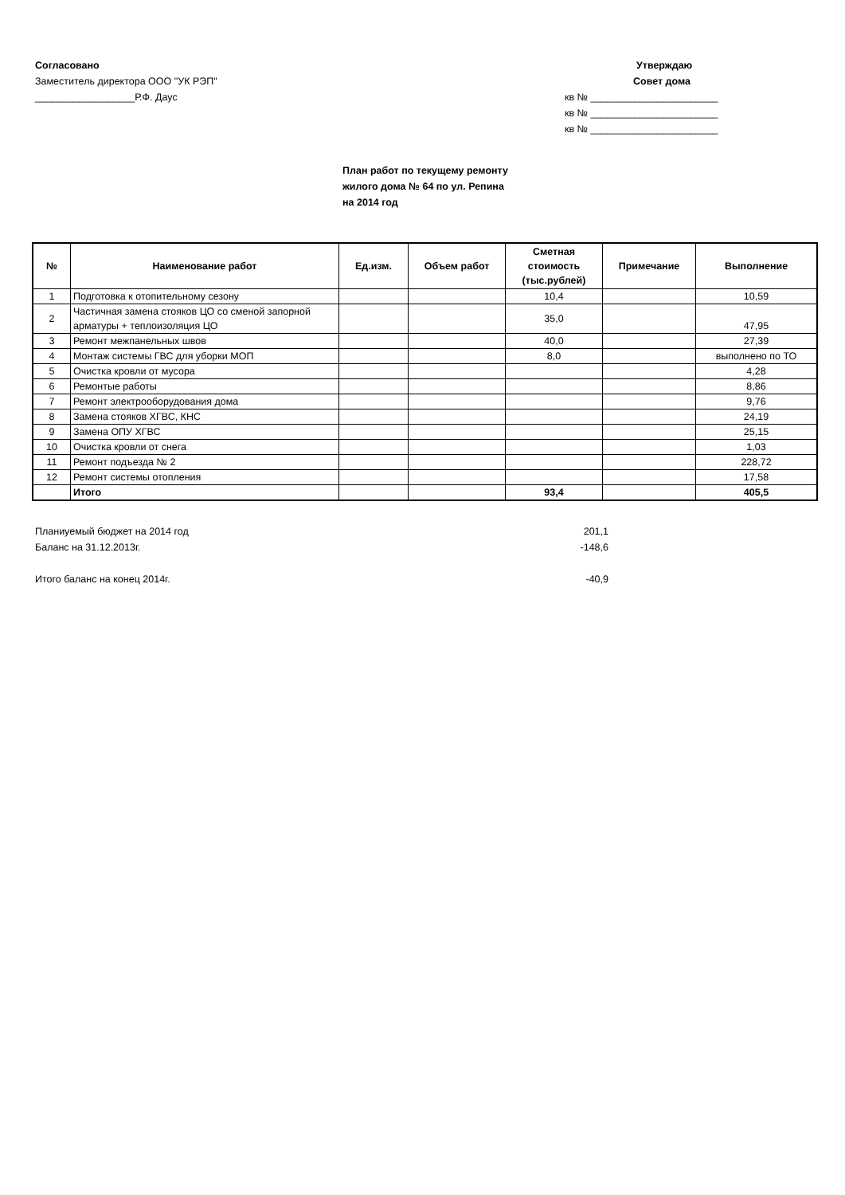Согласовано
Заместитель директора ООО "УК РЭП"
__________________Р.Ф. Даус
Утверждаю
Совет дома
кв № _______________________
кв № _______________________
кв № _______________________
План работ по текущему ремонту
жилого дома № 64 по ул. Репина
на 2014 год
| № | Наименование работ | Ед.изм. | Объем работ | Сметная стоимость (тыс.рублей) | Примечание | Выполнение |
| --- | --- | --- | --- | --- | --- | --- |
| 1 | Подготовка к отопительному сезону | | | 10,4 | | 10,59 |
| 2 | Частичная замена стояков ЦО со сменой запорной арматуры + теплоизоляция ЦО | | | 35,0 | | 47,95 |
| 3 | Ремонт межпанельных швов | | | 40,0 | | 27,39 |
| 4 | Монтаж системы ГВС для уборки МОП | | | 8,0 | | выполнено по ТО |
| 5 | Очистка кровли от мусора | | | | | 4,28 |
| 6 | Ремонтые работы | | | | | 8,86 |
| 7 | Ремонт электрооборудования дома | | | | | 9,76 |
| 8 | Замена стояков ХГВС, КНС | | | | | 24,19 |
| 9 | Замена ОПУ ХГВС | | | | | 25,15 |
| 10 | Очистка кровли от снега | | | | | 1,03 |
| 11 | Ремонт подъезда № 2 | | | | | 228,72 |
| 12 | Ремонт системы отопления | | | | | 17,58 |
| | Итого | | | 93,4 | | 405,5 |
Планиуемый бюджет на 2014 год 201,1
Баланс на 31.12.2013г. -148,6
Итого баланс на конец 2014г. -40,9